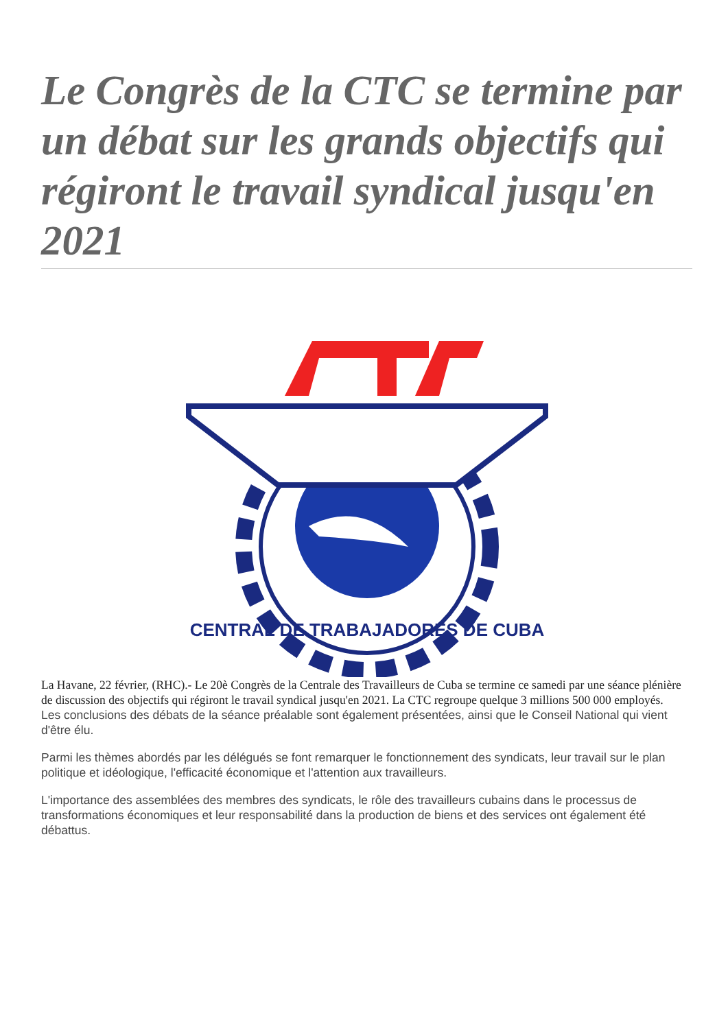Le Congrès de la CTC se termine par un débat sur les grands objectifs qui régiront le travail syndical jusqu'en 2021
CENTRAL DE TRABAJADORES DE CUBA
La Havane, 22 février, (RHC).- Le 20è Congrès de la Centrale des Travailleurs de Cuba se termine ce samedi par une séance plénière de discussion des objectifs qui régiront le travail syndical jusqu'en 2021. La CTC regroupe quelque 3 millions 500 000 employés.
Les conclusions des débats de la séance préalable sont également présentées, ainsi que le Conseil National qui vient d'être élu.
Parmi les thèmes abordés par les délégués se font remarquer le fonctionnement des syndicats, leur travail sur le plan politique et idéologique, l'efficacité économique et l'attention aux travailleurs.
L'importance des assemblées des membres des syndicats, le rôle des travailleurs cubains dans le processus de transformations économiques et leur responsabilité dans la production de biens et des services ont également été débattus.